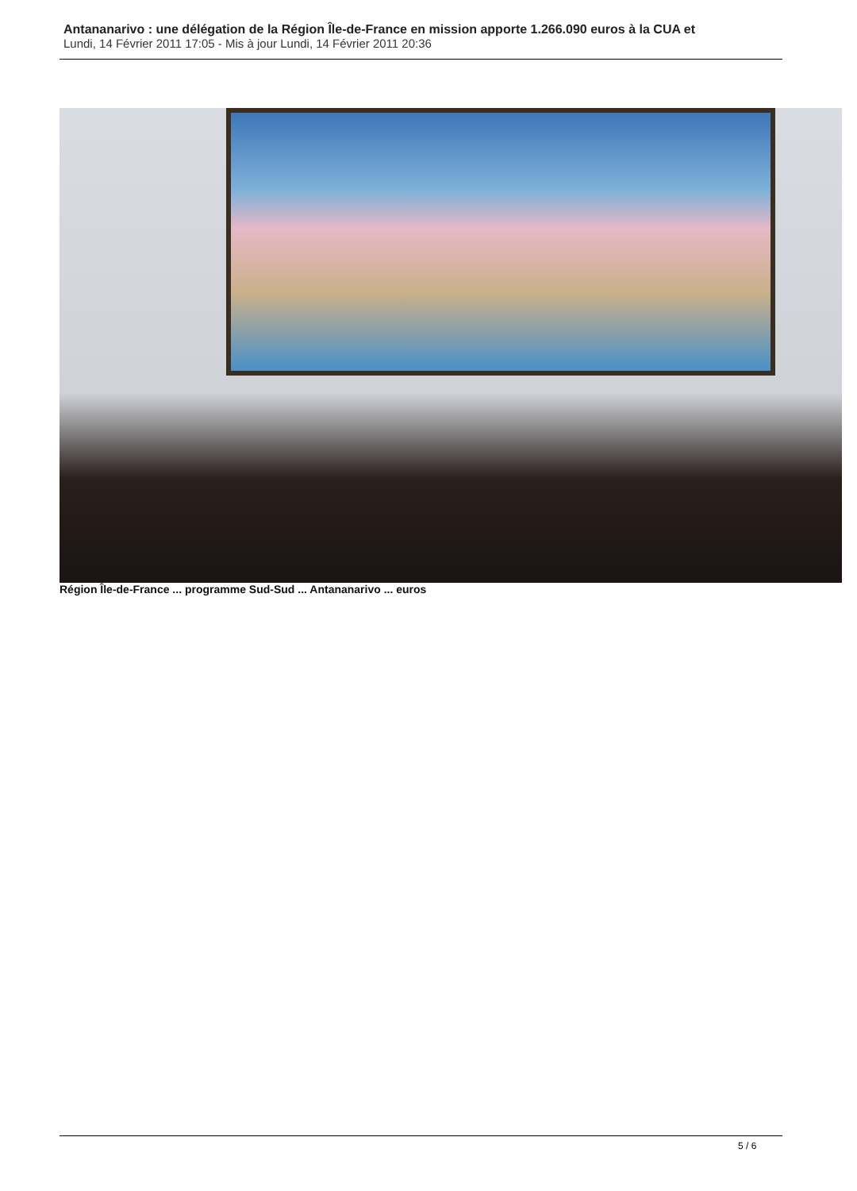Antananarivo : une délégation de la Région Île-de-France en mission apporte 1.266.090 euros à la CUA et
Lundi, 14 Février 2011 17:05 - Mis à jour Lundi, 14 Février 2011 20:36
Région Île-de-France ... programme Sud-Sud ... Antananarivo ... euros
5 / 6